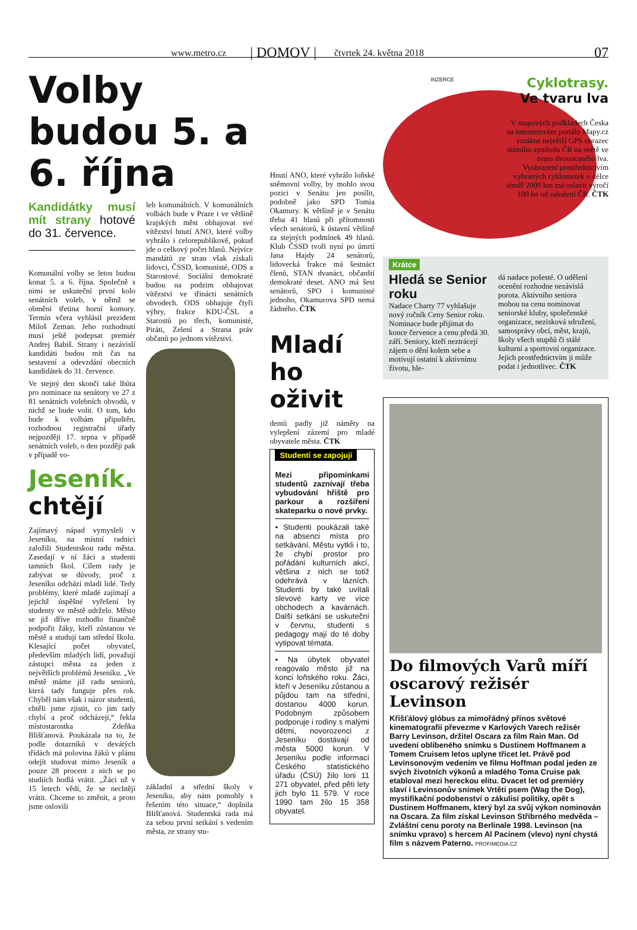www.metro.cz | DOMOV | čtvrtek 24. května 2018 07
Volby budou 5. a 6. října
Kandidátky musí mít strany hotové do 31. července.
Komunální volby se letos budou konat 5. a 6. října. Společně s nimi se uskuteční první kolo senátních voleb, v němž se obmění třetina horní komory. Termín včera vyhlásil prezident Miloš Zeman. Jeho rozhodnutí musí ještě podepsat premiér Andrej Babiš. Strany i nezávislí kandidáti budou mít čas na sestavení a odevzdání obecních kandidátek do 31. července.
Ve stejný den skončí také lhůta pro nominace na senátory ve 27 z 81 senátních volebních obvodů, v nichž se bude volit. O tom, kdo bude k volbám připuštěn, rozhodnou registrační úřady nejpozději 17. srpna v případě senátních voleb, o den později pak v případě vo-
Jeseník. chtějí
Zajímavý nápad vymysleli v Jeseníku, na místní radnici založili Studentskou radu města. Zasedají v ní žáci a studenti tamních škol. Cílem rady je zabývat se důvody, proč z Jeseníku odchází mladí lidé. Tedy problémy, které mladé zajímají a jejichž úspěšné vyřešení by studenty ve městě udrželo. Město se již dříve rozhodlo finančně podpořit žáky, kteří zůstanou ve městě a studují tam střední školu. Klesající počet obyvatel, především mladých lidí, považují zástupci města za jeden z největších problémů Jeseníku. „Ve městě máme již radu seniorů, která tady funguje přes rok. Chyběl nám však i názor studentů, chtěli jsme zjistit, co jim tady chybí a proč odcházejí,“ řekla místostarostka Zdeňka Blišťanová. Poukázala na to, že podle dotazníků v devátých třídách má polovina žáků v plánu odejít studovat mimo Jeseník a pouze 28 procent z nich se po studiích hodlá vrátit. „Žáci už v 15 letech vědí, že se nechtějí vrátit. Chceme to změnit, a proto jsme oslovili
leb komunálních. V komunálních volbách bude v Praze i ve většině krajských měst obhajovat své vítězství hnutí ANO, které volby vyhrálo i celorepublikově, pokud jde o celkový počet hlasů. Nejvíce mandátů ze stran však získali lidovci, ČSSD, komunisté, ODS a Starostové. Sociální demokraté budou na podzim obhajovat vítězství ve třinácti senátních obvodech. ODS obhajuje čtyři výhry, frakce KDU-ČSL a Starostů po třech, komunisté, Piráti, Zelení a Strana práv občanů po jednom vítězství.
základní a střední školy v Jeseníku, aby nám pomohly s řešením této situace,“ doplnila Blišťanová. Studentská rada má za sebou první setkání s vedením města, ze strany stu-
Hnutí ANO, které vyhrálo loňské sněmovní volby, by mohlo svou pozici v Senátu jen posílit, podobně jako SPD Tomia Okamury. K většině je v Senátu třeba 41 hlasů při přítomnosti všech senátorů, k ústavní většině za stejných podmínek 49 hlasů. Klub ČSSD tvoří nyní po úmrtí Jana Hajdy 24 senátorů, lidovecká frakce má šestnáct členů, STAN dvanáct, občanští demokraté deset. ANO má šest senátorů, SPO i komunisté jednoho, Okamurova SPD nemá žádného. ČTK
Mladí ho oživit
dentů padly již náměty na vylepšení zázemí pro mladé obyvatele města. ČTK
Studenti se zapojují
Mezi připomínkami studentů zaznívají třeba vybudování hřiště pro parkour a rozšíření skateparku o nové prvky.
• Studenti poukázali také na absenci místa pro setkávání. Městu vytkli i to, že chybí prostor pro pořádání kulturních akcí, většina z nich se totiž odehrává v lázních. Studenti by také uvítali slevové karty ve více obchodech a kavárnách. Další setkání se uskuteční v červnu, studenti s pedagogy mají do té doby vytipovat témata.
• Na úbytek obyvatel reagovalo město již na konci loňského roku. Žáci, kteří v Jeseníku zůstanou a půjdou tam na střední, dostanou 4000 korun. Podobným způsobem podporuje i rodiny s malými dětmi, novorozenci z Jeseníku dostávají od města 5000 korun. V Jeseníku podle informací Českého statistického úřadu (ČSÚ) žilo loni 11 271 obyvatel, před pěti lety jich bylo 11 579. V roce 1990 tam žilo 15 358 obyvatel.
INZERCE
Cyklotrasy.
Ve tvaru lva
V mapových podkladech Česka na internetovém portálu Mapy.cz vznikne největší GPS obrazec státního symbolu ČR na světě ve tvaru dvouocasého lva. Vyobrazení prostřednictvím vybraných cyklostezek o délce téměř 2000 km má oslavit výročí 100 let od založení ČR. ČTK
Krátce
Hledá se Senior roku
Nadace Charty 77 vyhlašuje nový ročník Ceny Senior roku. Nominace bude přijímat do konce července a cenu předá 30. září. Seniory, kteří neztrácejí zájem o dění kolem sebe a motivují ostatní k aktivnímu životu, hle-
dá nadace pošesté. O udělení ocenění rozhodne nezávislá porota. Aktivního seniora mohou na cenu nominovat seniorské kluby, společenské organizace, nezisková sdružení, samosprávy obcí, měst, krajů, školy všech stupňů či stálé kulturní a sportovní organizace. Jejich prostřednictvím ji může podat i jednotlivec. ČTK
Do filmových Varů míří oscarový režisér Levinson
Křišťálový glóbus za mimořádný přínos světové kinematografii převezme v Karlových Varech režisér Barry Levinson, držitel Oscara za film Rain Man. Od uvedení oblíbeného snímku s Dustinem Hoffmanem a Tomem Cruisem letos uplyne třicet let. Právě pod Levinsonovým vedením ve filmu Hoffman podal jeden ze svých životních výkonů a mladého Toma Cruise pak etabloval mezi hereckou elitu. Dvacet let od premiéry slaví i Levinsonův snímek Vrtěti psem (Wag the Dog), mystifikační podobenství o zákulisí politiky, opět s Dustinem Hoffmanem, který byl za svůj výkon nominován na Oscara. Za film získal Levinson Stříbrného medvěda – Zvláštní cenu poroty na Berlinale 1998. Levinson (na snímku vpravo) s hercem Al Pacinem (vlevo) nyní chystá film s názvem Paterno. PROFIMEDIA.CZ